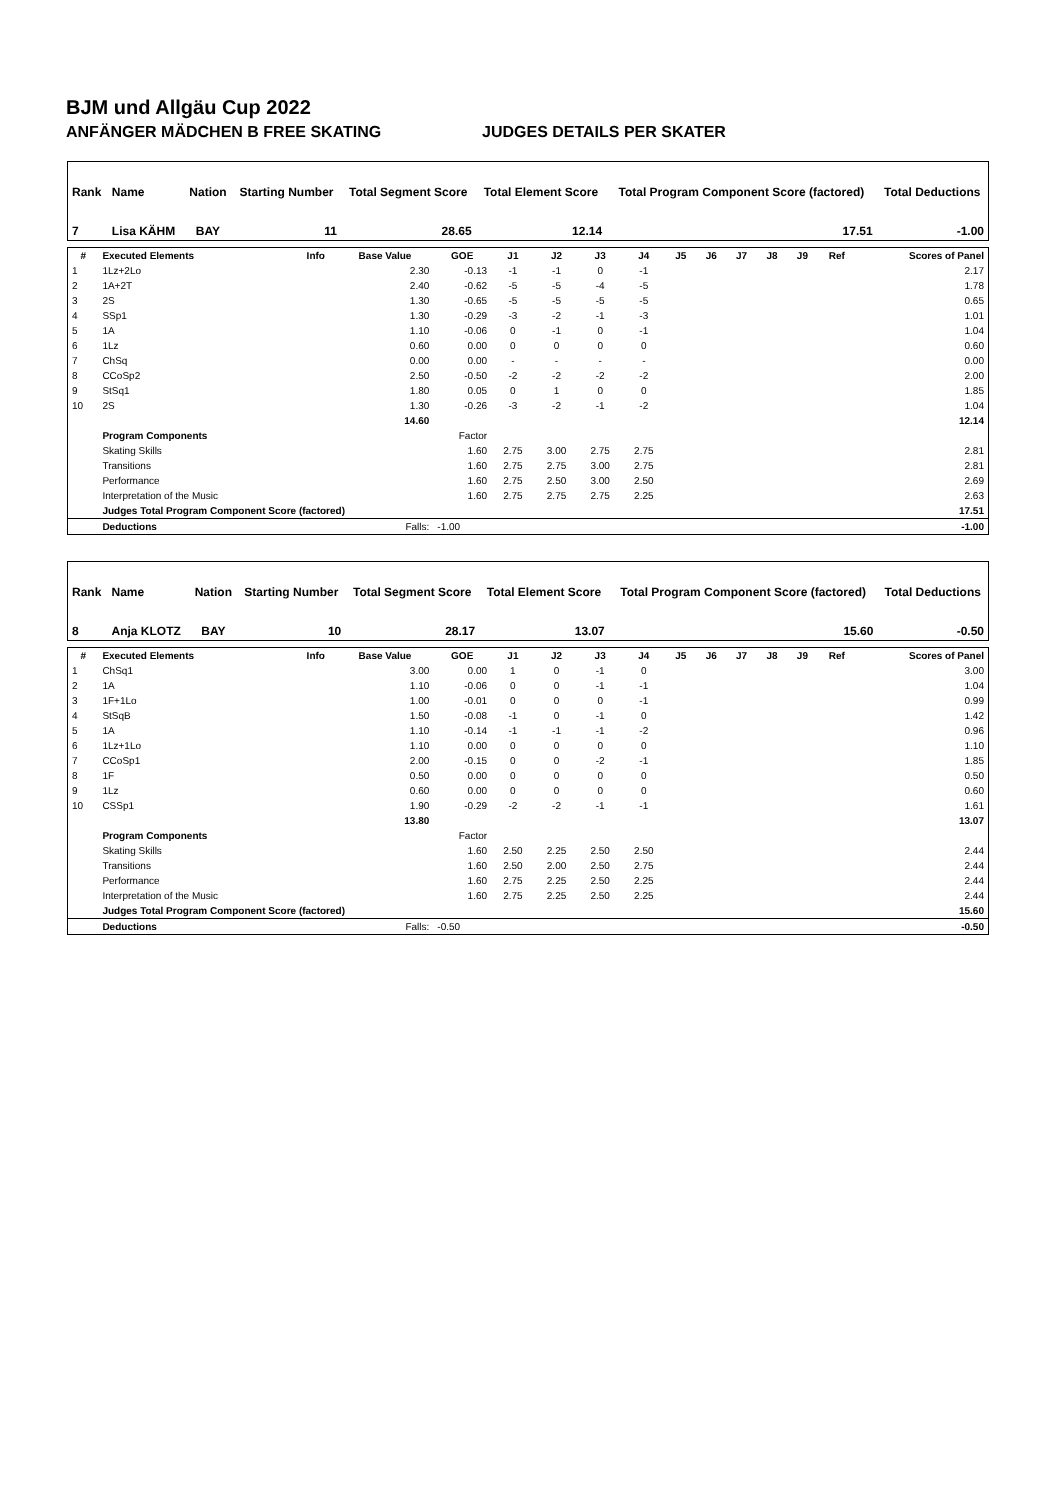BJM und Allgäu Cup 2022
ANFÄNGER MÄDCHEN B FREE SKATING JUDGES DETAILS PER SKATER
| Rank | Name | Nation | Starting Number | Total Segment Score | Total Element Score | Total Program Component Score (factored) | Total Deductions |
| --- | --- | --- | --- | --- | --- | --- | --- |
| 7 | Lisa KÄHM | BAY | 11 | 28.65 | 12.14 | 17.51 | -1.00 |
| # | Executed Elements | Info | Base Value | GOE | J1 | J2 | J3 | J4 | J5 | J6 | J7 | J8 | J9 | Ref | Scores of Panel |
| --- | --- | --- | --- | --- | --- | --- | --- | --- | --- | --- | --- | --- | --- | --- | --- |
| 1 | 1Lz+2Lo | | 2.30 | -0.13 | -1 | -1 | 0 | -1 | | | | | | | 2.17 |
| 2 | 1A+2T | | 2.40 | -0.62 | -5 | -5 | -4 | -5 | | | | | | | 1.78 |
| 3 | 2S | | 1.30 | -0.65 | -5 | -5 | -5 | -5 | | | | | | | 0.65 |
| 4 | SSp1 | | 1.30 | -0.29 | -3 | -2 | -1 | -3 | | | | | | | 1.01 |
| 5 | 1A | | 1.10 | -0.06 | 0 | -1 | 0 | -1 | | | | | | | 1.04 |
| 6 | 1Lz | | 0.60 | 0.00 | 0 | 0 | 0 | 0 | | | | | | | 0.60 |
| 7 | ChSq | | 0.00 | 0.00 | - | - | - | - | | | | | | | 0.00 |
| 8 | CCoSp2 | | 2.50 | -0.50 | -2 | -2 | -2 | -2 | | | | | | | 2.00 |
| 9 | StSq1 | | 1.80 | 0.05 | 0 | 1 | 0 | 0 | | | | | | | 1.85 |
| 10 | 2S | | 1.30 | -0.26 | -3 | -2 | -1 | -2 | | | | | | | 1.04 |
| | | | 14.60 | | | | | | | | | | | | 12.14 |
| | Program Components | | | Factor | | | | | | | | | | | |
| | Skating Skills | | | 1.60 | 2.75 | 3.00 | 2.75 | 2.75 | | | | | | | 2.81 |
| | Transitions | | | 1.60 | 2.75 | 2.75 | 3.00 | 2.75 | | | | | | | 2.81 |
| | Performance | | | 1.60 | 2.75 | 2.50 | 3.00 | 2.50 | | | | | | | 2.69 |
| | Interpretation of the Music | | | 1.60 | 2.75 | 2.75 | 2.75 | 2.25 | | | | | | | 2.63 |
| | Judges Total Program Component Score (factored) | | | | | | | | | | | | | | 17.51 |
| | Deductions | Falls: | | -1.00 | | | | | | | | | | | -1.00 |
| Rank | Name | Nation | Starting Number | Total Segment Score | Total Element Score | Total Program Component Score (factored) | Total Deductions |
| --- | --- | --- | --- | --- | --- | --- | --- |
| 8 | Anja KLOTZ | BAY | 10 | 28.17 | 13.07 | 15.60 | -0.50 |
| # | Executed Elements | Info | Base Value | GOE | J1 | J2 | J3 | J4 | J5 | J6 | J7 | J8 | J9 | Ref | Scores of Panel |
| --- | --- | --- | --- | --- | --- | --- | --- | --- | --- | --- | --- | --- | --- | --- | --- |
| 1 | ChSq1 | | 3.00 | 0.00 | 1 | 0 | -1 | 0 | | | | | | | 3.00 |
| 2 | 1A | | 1.10 | -0.06 | 0 | 0 | -1 | -1 | | | | | | | 1.04 |
| 3 | 1F+1Lo | | 1.00 | -0.01 | 0 | 0 | 0 | -1 | | | | | | | 0.99 |
| 4 | StSqB | | 1.50 | -0.08 | -1 | 0 | -1 | 0 | | | | | | | 1.42 |
| 5 | 1A | | 1.10 | -0.14 | -1 | -1 | -1 | -2 | | | | | | | 0.96 |
| 6 | 1Lz+1Lo | | 1.10 | 0.00 | 0 | 0 | 0 | 0 | | | | | | | 1.10 |
| 7 | CCoSp1 | | 2.00 | -0.15 | 0 | 0 | -2 | -1 | | | | | | | 1.85 |
| 8 | 1F | | 0.50 | 0.00 | 0 | 0 | 0 | 0 | | | | | | | 0.50 |
| 9 | 1Lz | | 0.60 | 0.00 | 0 | 0 | 0 | 0 | | | | | | | 0.60 |
| 10 | CSSp1 | | 1.90 | -0.29 | -2 | -2 | -1 | -1 | | | | | | | 1.61 |
| | | | 13.80 | | | | | | | | | | | | 13.07 |
| | Program Components | | | Factor | | | | | | | | | | | |
| | Skating Skills | | | 1.60 | 2.50 | 2.25 | 2.50 | 2.50 | | | | | | | 2.44 |
| | Transitions | | | 1.60 | 2.50 | 2.00 | 2.50 | 2.75 | | | | | | | 2.44 |
| | Performance | | | 1.60 | 2.75 | 2.25 | 2.50 | 2.25 | | | | | | | 2.44 |
| | Interpretation of the Music | | | 1.60 | 2.75 | 2.25 | 2.50 | 2.25 | | | | | | | 2.44 |
| | Judges Total Program Component Score (factored) | | | | | | | | | | | | | | 15.60 |
| | Deductions | Falls: | | -0.50 | | | | | | | | | | | -0.50 |